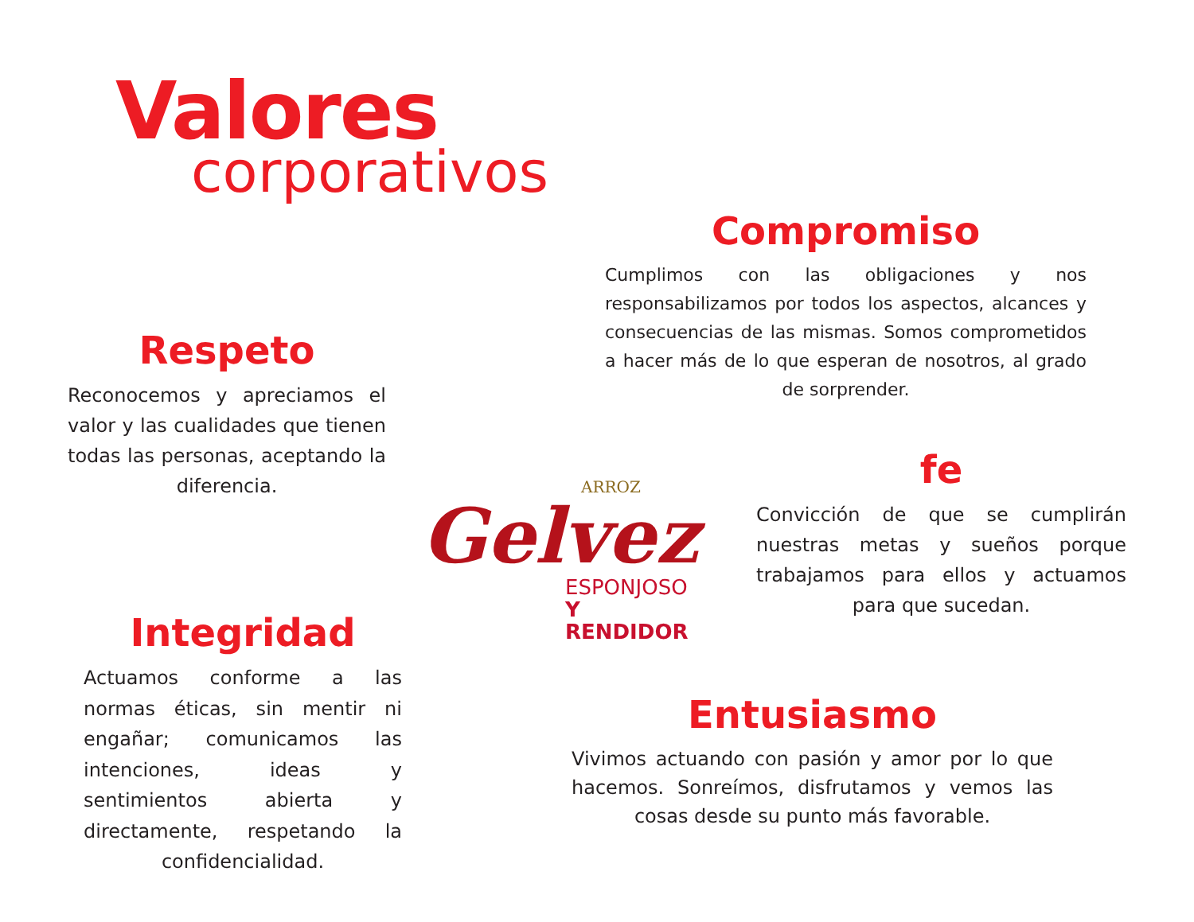Valores
corporativos
Compromiso
Cumplimos con las obligaciones y nos responsabilizamos por todos los aspectos, alcances y consecuencias de las mismas. Somos comprometidos a hacer más de lo que esperan de nosotros, al grado de sorprender.
Respeto
Reconocemos y apreciamos el valor y las cualidades que tienen todas las personas, aceptando la diferencia.
fe
Convicción de que se cumplirán nuestras metas y sueños porque trabajamos para ellos y actuamos para que sucedan.
ARROZ
Gelvez
ESPONJOSO
Y RENDIDOR
Integridad
Actuamos conforme a las normas éticas, sin mentir ni engañar; comunicamos las intenciones, ideas y sentimientos abierta y directamente, respetando la confidencialidad.
Entusiasmo
Vivimos actuando con pasión y amor por lo que hacemos. Sonreímos, disfrutamos y vemos las cosas desde su punto más favorable.